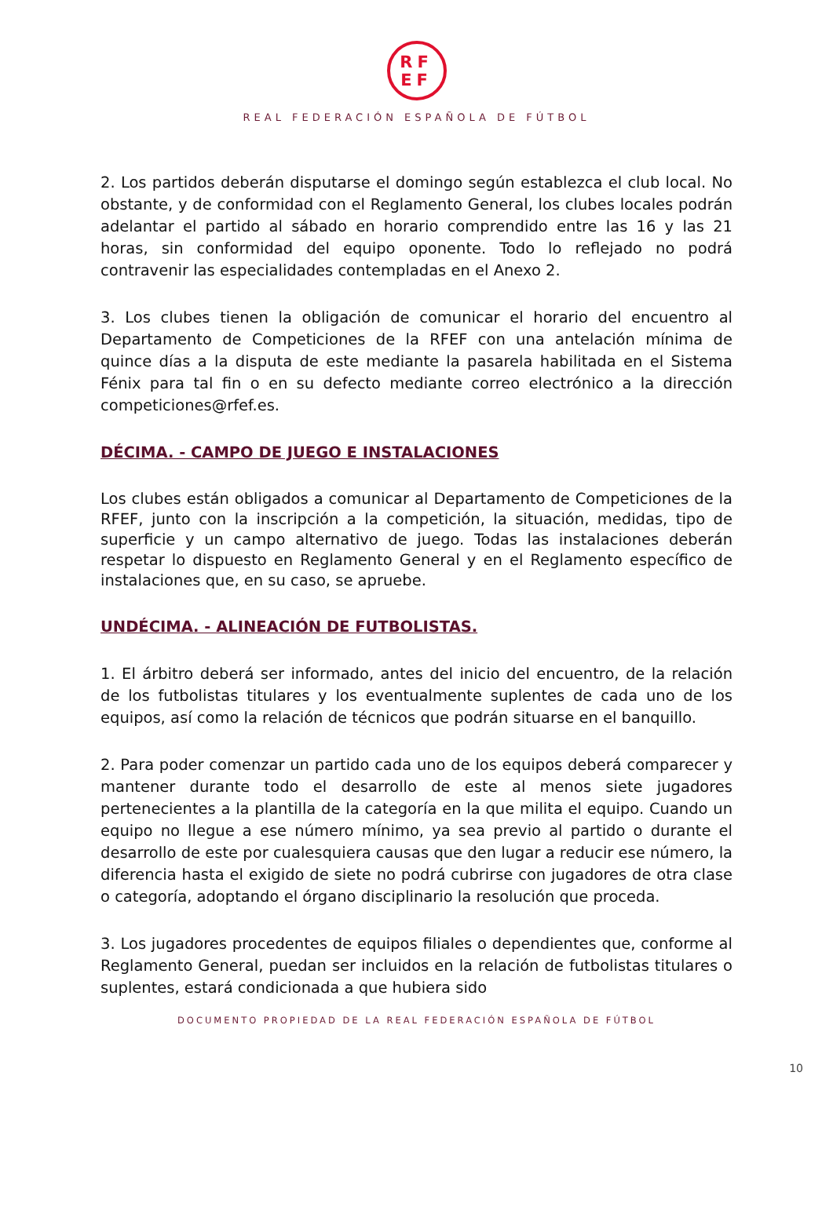RF
EF
REAL FEDERACIÓN ESPAÑOLA DE FÚTBOL
2. Los partidos deberán disputarse el domingo según establezca el club local. No obstante, y de conformidad con el Reglamento General, los clubes locales podrán adelantar el partido al sábado en horario comprendido entre las 16 y las 21 horas, sin conformidad del equipo oponente. Todo lo reflejado no podrá contravenir las especialidades contempladas en el Anexo 2.
3. Los clubes tienen la obligación de comunicar el horario del encuentro al Departamento de Competiciones de la RFEF con una antelación mínima de quince días a la disputa de este mediante la pasarela habilitada en el Sistema Fénix para tal fin o en su defecto mediante correo electrónico a la dirección competiciones@rfef.es.
DÉCIMA. - CAMPO DE JUEGO E INSTALACIONES
Los clubes están obligados a comunicar al Departamento de Competiciones de la RFEF, junto con la inscripción a la competición, la situación, medidas, tipo de superficie y un campo alternativo de juego. Todas las instalaciones deberán respetar lo dispuesto en Reglamento General y en el Reglamento específico de instalaciones que, en su caso, se apruebe.
UNDÉCIMA. - ALINEACIÓN DE FUTBOLISTAS.
1. El árbitro deberá ser informado, antes del inicio del encuentro, de la relación de los futbolistas titulares y los eventualmente suplentes de cada uno de los equipos, así como la relación de técnicos que podrán situarse en el banquillo.
2. Para poder comenzar un partido cada uno de los equipos deberá comparecer y mantener durante todo el desarrollo de este al menos siete jugadores pertenecientes a la plantilla de la categoría en la que milita el equipo. Cuando un equipo no llegue a ese número mínimo, ya sea previo al partido o durante el desarrollo de este por cualesquiera causas que den lugar a reducir ese número, la diferencia hasta el exigido de siete no podrá cubrirse con jugadores de otra clase o categoría, adoptando el órgano disciplinario la resolución que proceda.
3. Los jugadores procedentes de equipos filiales o dependientes que, conforme al Reglamento General, puedan ser incluidos en la relación de futbolistas titulares o suplentes, estará condicionada a que hubiera sido
DOCUMENTO PROPIEDAD DE LA REAL FEDERACIÓN ESPAÑOLA DE FÚTBOL
10